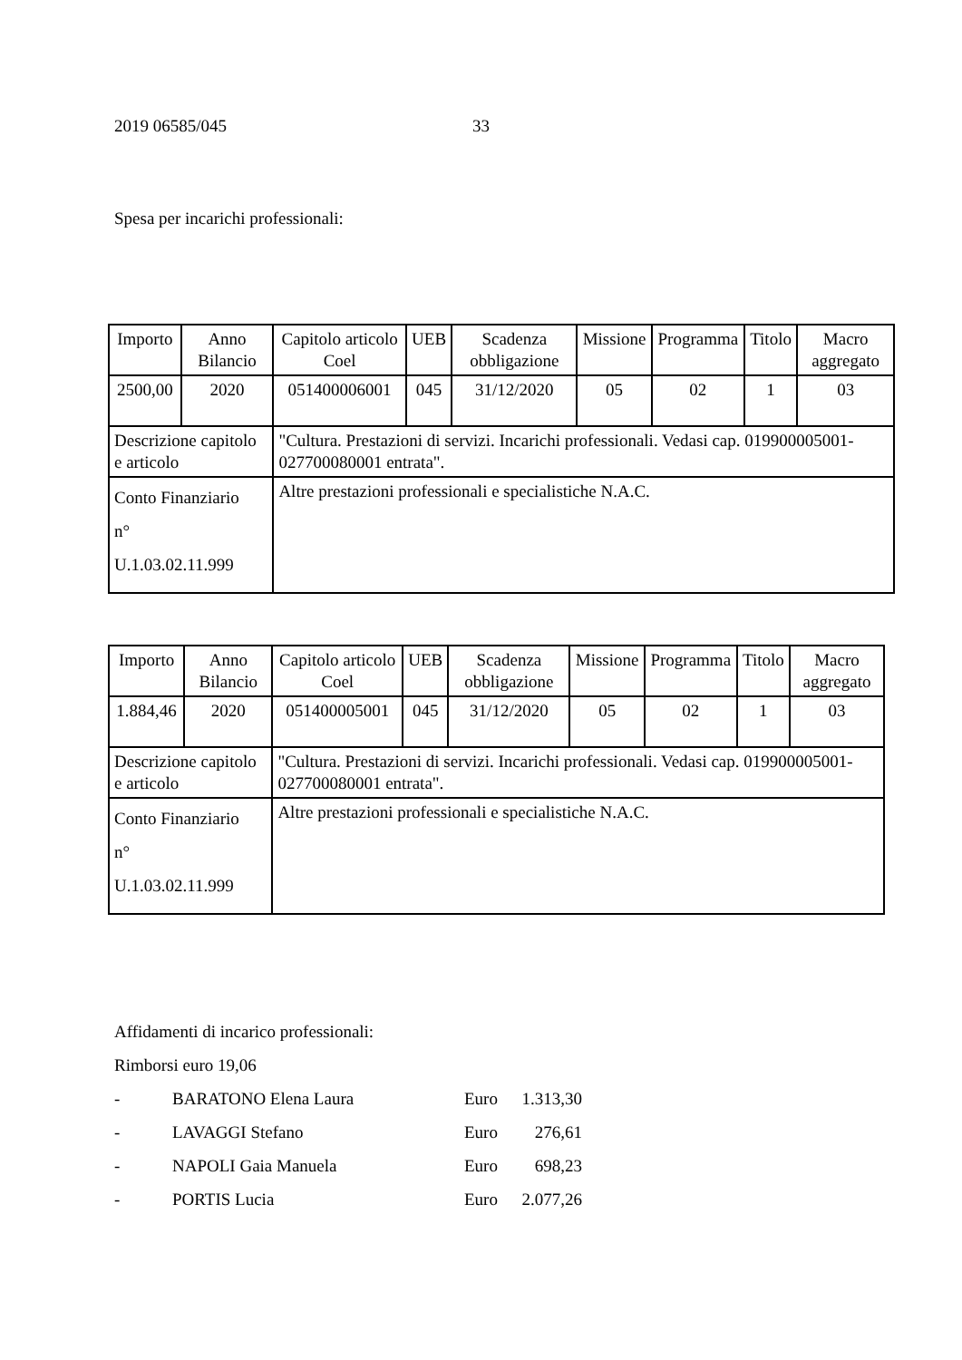2019 06585/045 33
Spesa per incarichi professionali:
| Importo | Anno Bilancio | Capitolo articolo Coel | UEB | Scadenza obbligazione | Missione | Programma | Titolo | Macro aggregato |
| 2500,00 | 2020 | 051400006001 | 045 | 31/12/2020 | 05 | 02 | 1 | 03 |
| Descrizione capitolo e articolo | | "Cultura. Prestazioni di servizi. Incarichi professionali. Vedasi cap. 019900005001-027700080001 entrata". | | | | | | |
| Conto Finanziario n° U.1.03.02.11.999 | | Altre prestazioni professionali e specialistiche N.A.C. | | | | | | |
| Importo | Anno Bilancio | Capitolo articolo Coel | UEB | Scadenza obbligazione | Missione | Programma | Titolo | Macro aggregato |
| 1.884,46 | 2020 | 051400005001 | 045 | 31/12/2020 | 05 | 02 | 1 | 03 |
| Descrizione capitolo e articolo | | "Cultura. Prestazioni di servizi. Incarichi professionali. Vedasi cap. 019900005001-027700080001 entrata". | | | | | | |
| Conto Finanziario n° U.1.03.02.11.999 | | Altre prestazioni professionali e specialistiche N.A.C. | | | | | | |
Affidamenti di incarico professionali:
Rimborsi euro 19,06
- BARATONO Elena Laura Euro 1.313,30
- LAVAGGI Stefano Euro 276,61
- NAPOLI Gaia Manuela Euro 698,23
- PORTIS Lucia Euro 2.077,26